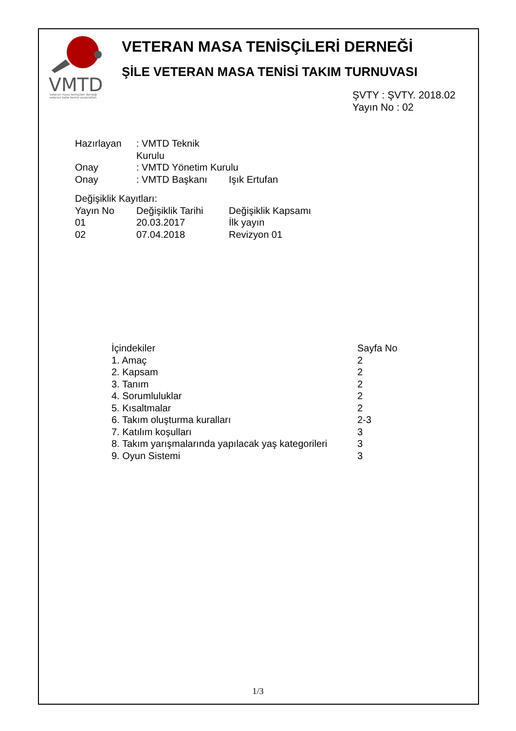VMTD
veteran masa tenisçileri derneği
veteran table tennis association
VETERAN MASA TENİSÇİLERİ DERNEĞİ
ŞİLE VETERAN MASA TENİSİ TAKIM TURNUVASI
ŞVTY : ŞVTY. 2018.02
Yayın No : 02
| Hazırlayan | : VMTD Teknik Kurulu | |
| Onay | : VMTD Yönetim Kurulu | |
| Onay | : VMTD Başkanı | Işık Ertufan |
Değişiklik Kayıtları:
| Yayın No | Değişiklik Tarihi | Değişiklik Kapsamı |
| --- | --- | --- |
| 01 | 20.03.2017 | İlk yayın |
| 02 | 07.04.2018 | Revizyon 01 |
| İçindekiler | Sayfa No |
| --- | --- |
| 1. Amaç | 2 |
| 2. Kapsam | 2 |
| 3. Tanım | 2 |
| 4. Sorumluluklar | 2 |
| 5. Kısaltmalar | 2 |
| 6. Takım oluşturma kuralları | 2-3 |
| 7. Katılım koşulları | 3 |
| 8. Takım yarışmalarında yapılacak yaş kategorileri | 3 |
| 9. Oyun Sistemi | 3 |
1/3